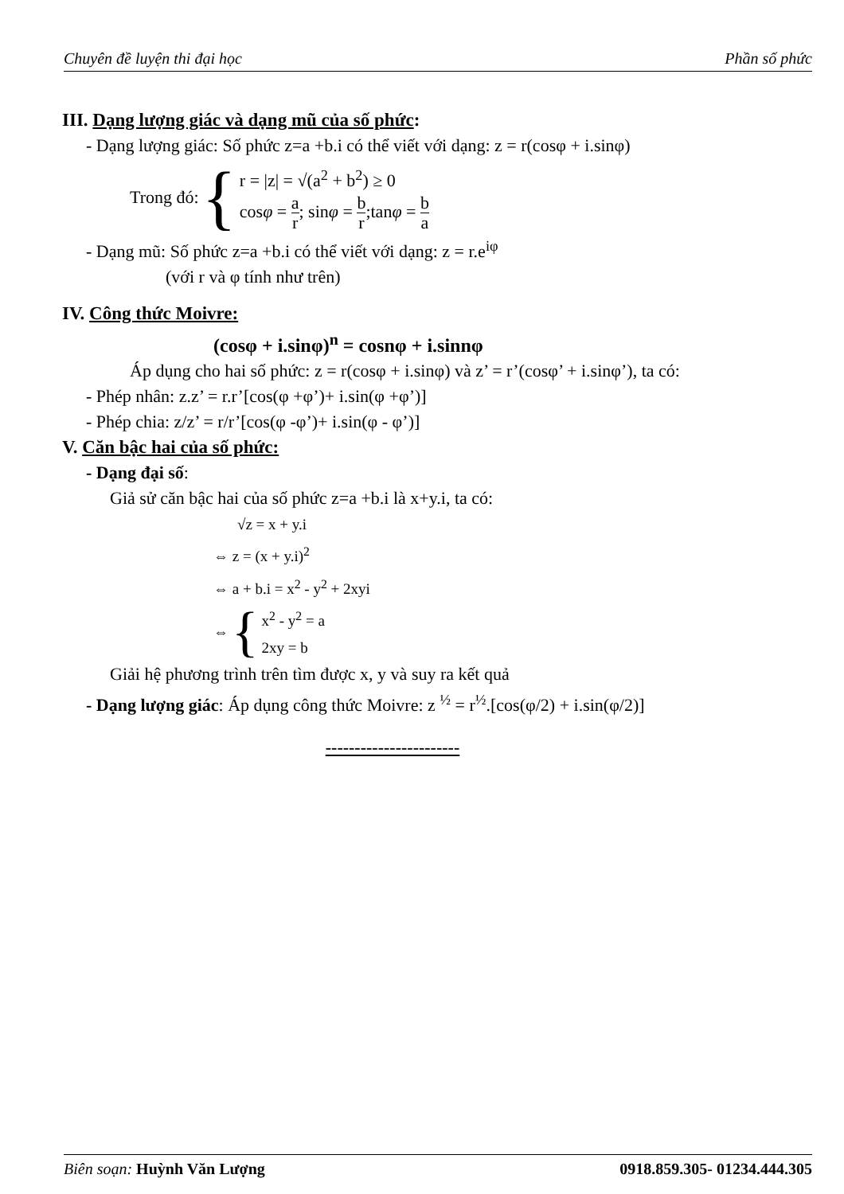Chuyên đề luyện thi đại học Phần số phức
III. Dạng lượng giác và dạng mũ của số phức:
- Dạng lượng giác: Số phức z=a +b.i có thể viết với dạng: z = r(cosφ + i.sinφ)
Trong đó: {
r = |z| = √(a<sup>2</sup> + b<sup>2</sup>) ≥ 0
cosφ = a r; sinφ = b r;tanφ = b a
- Dạng mũ: Số phức z=a +b.i có thể viết với dạng: z = r.e<sup>iφ</sup>
(với r và φ tính như trên)
IV. Công thức Moivre:
(cosφ + i.sinφ)<sup>n</sup> = cosnφ + i.sinnφ
Áp dụng cho hai số phức: z = r(cosφ + i.sinφ) và z’ = r’(cosφ’ + i.sinφ’), ta có:
- Phép nhân: z.z’ = r.r’[cos(φ +φ’)+ i.sin(φ +φ’)]
- Phép chia: z/z’ = r/r’[cos(φ -φ’)+ i.sin(φ - φ’)]
V. Căn bậc hai của số phức:
- Dạng đại số:
Giả sử căn bậc hai của số phức z=a +b.i là x+y.i, ta có:
√z = x + y.i
⇔ z = (x + y.i)<sup>2</sup>
⇔ a + b.i = x<sup>2</sup> - y<sup>2</sup> + 2xyi
⇔ {
x<sup>2</sup> - y<sup>2</sup> = a
2xy = b
Giải hệ phương trình trên tìm được x, y và suy ra kết quả
- Dạng lượng giác: Áp dụng công thức Moivre: z <sup>½</sup> = r<sup>½</sup>.[cos(φ/2) + i.sin(φ/2)]
-----------------------
Biên soạn: Huỳnh Văn Lượng 0918.859.305- 01234.444.305